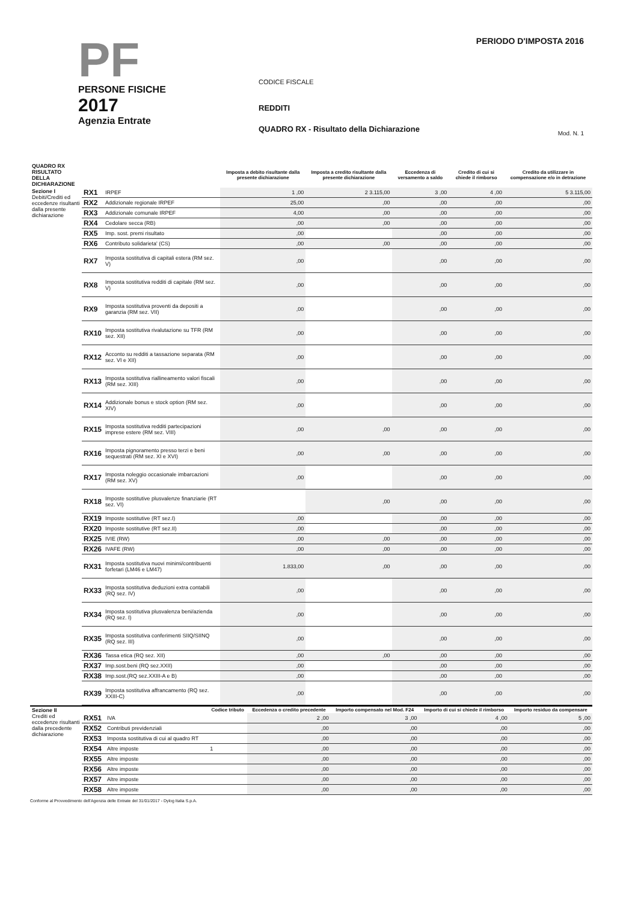PF
PERSONE FISICHE
2017
Agenzia Entrate
CODICE FISCALE
REDDITI
QUADRO RX - Risultato della Dichiarazione
PERIODO D'IMPOSTA 2016
Mod. N. 1
| QUADRO RX RISULTATO DELLA DICHIARAZIONE | | | Imposta a debito risultante dalla presente dichiarazione | Imposta a credito risultante dalla presente dichiarazione | Eccedenza di versamento a saldo | Credito di cui si chiede il rimborso | Credito da utilizzare in compensazione e/o in detrazione |
| --- | --- | --- | --- | --- | --- | --- | --- |
| Sezione I Debiti/Crediti ed eccedenze risultanti dalla presente dichiarazione | RX1 | IRPEF | 1 ,00 | 2 3.115,00 | 3 ,00 | 4 ,00 | 5 3.115,00 |
| | RX2 | Addizionale regionale IRPEF | 25,00 | ,00 | ,00 | ,00 | ,00 |
| | RX3 | Addizionale comunale IRPEF | 4,00 | ,00 | ,00 | ,00 | ,00 |
| | RX4 | Cedolare secca (RB) | ,00 | ,00 | ,00 | ,00 | ,00 |
| | RX5 | Imp. sost. premi risultato | ,00 | | ,00 | ,00 | ,00 |
| | RX6 | Contributo solidarieta' (CS) | ,00 | ,00 | ,00 | ,00 | ,00 |
| | RX7 | Imposta sostitutiva di capitali estera (RM sez. V) | ,00 | | ,00 | ,00 | ,00 |
| | RX8 | Imposta sostitutiva redditi di capitale (RM sez. V) | ,00 | | ,00 | ,00 | ,00 |
| | RX9 | Imposta sostitutiva proventi da depositi a garanzia (RM sez. VII) | ,00 | | ,00 | ,00 | ,00 |
| | RX10 | Imposta sostitutiva rivalutazione su TFR (RM sez. XII) | ,00 | | ,00 | ,00 | ,00 |
| | RX12 | Acconto su redditi a tassazione separata (RM sez. VI e XII) | ,00 | | ,00 | ,00 | ,00 |
| | RX13 | Imposta sostitutiva riallineamento valori fiscali (RM sez. XIII) | ,00 | | ,00 | ,00 | ,00 |
| | RX14 | Addizionale bonus e stock option (RM sez. XIV) | ,00 | | ,00 | ,00 | ,00 |
| | RX15 | Imposta sostitutiva redditi partecipazioni imprese estere (RM sez. VIII) | ,00 | ,00 | ,00 | ,00 | ,00 |
| | RX16 | Imposta pignoramento presso terzi e beni sequestrati (RM sez. XI e XVI) | ,00 | ,00 | ,00 | ,00 | ,00 |
| | RX17 | Imposta noleggio occasionale imbarcazioni (RM sez. XV) | ,00 | | ,00 | ,00 | ,00 |
| | RX18 | Imposte sostitutive plusvalenze finanziarie (RT sez. VI) | | ,00 | ,00 | ,00 | ,00 |
| | RX19 | Imposte sostitutive (RT sez.I) | ,00 | | ,00 | ,00 | ,00 |
| | RX20 | Imposte sostitutive (RT sez.II) | ,00 | | ,00 | ,00 | ,00 |
| | RX25 | IVIE (RW) | ,00 | ,00 | ,00 | ,00 | ,00 |
| | RX26 | IVAFE (RW) | ,00 | ,00 | ,00 | ,00 | ,00 |
| | RX31 | Imposta sostitutiva nuovi minimi/contribuenti forfetari (LM46 e LM47) | 1.833,00 | ,00 | ,00 | ,00 | ,00 |
| | RX33 | Imposta sostitutiva deduzioni extra contabili (RQ sez. IV) | ,00 | | ,00 | ,00 | ,00 |
| | RX34 | Imposta sostitutiva plusvalenza beni/azienda (RQ sez. I) | ,00 | | ,00 | ,00 | ,00 |
| | RX35 | Imposta sostitutiva conferimenti SIIQ/SIINQ (RQ sez. III) | ,00 | | ,00 | ,00 | ,00 |
| | RX36 | Tassa etica (RQ sez. XII) | ,00 | ,00 | ,00 | ,00 | ,00 |
| | RX37 | Imp.sost.beni (RQ sez.XXII) | ,00 | | ,00 | ,00 | ,00 |
| | RX38 | Imp.sost.(RQ sez.XXIII-A e B) | ,00 | | ,00 | ,00 | ,00 |
| | RX39 | Imposta sostitutiva affrancamento (RQ sez. XXIII-C) | ,00 | | ,00 | ,00 | ,00 |
| Sezione II Crediti ed eccedenze risultanti dalla precedente dichiarazione | | | Codice tributo | Eccedenza o credito precedente | Importo compensato nel Mod. F24 | Importo di cui si chiede il rimborso | Importo residuo da compensare |
| | RX51 | IVA | | 2 ,00 | 3 ,00 | 4 ,00 | 5 ,00 |
| | RX52 | Contributi previdenziali | | ,00 | ,00 | ,00 | ,00 |
| | RX53 | Imposta sostitutiva di cui al quadro RT | | ,00 | ,00 | ,00 | ,00 |
| | RX54 | Altre imposte | 1 | ,00 | ,00 | ,00 | ,00 |
| | RX55 | Altre imposte | | ,00 | ,00 | ,00 | ,00 |
| | RX56 | Altre imposte | | ,00 | ,00 | ,00 | ,00 |
| | RX57 | Altre imposte | | ,00 | ,00 | ,00 | ,00 |
| | RX58 | Altre imposte | | ,00 | ,00 | ,00 | ,00 |
Conforme al Provvedimento dell'Agenzia delle Entrate del 31/01/2017 - Dylog Italia S.p.A.